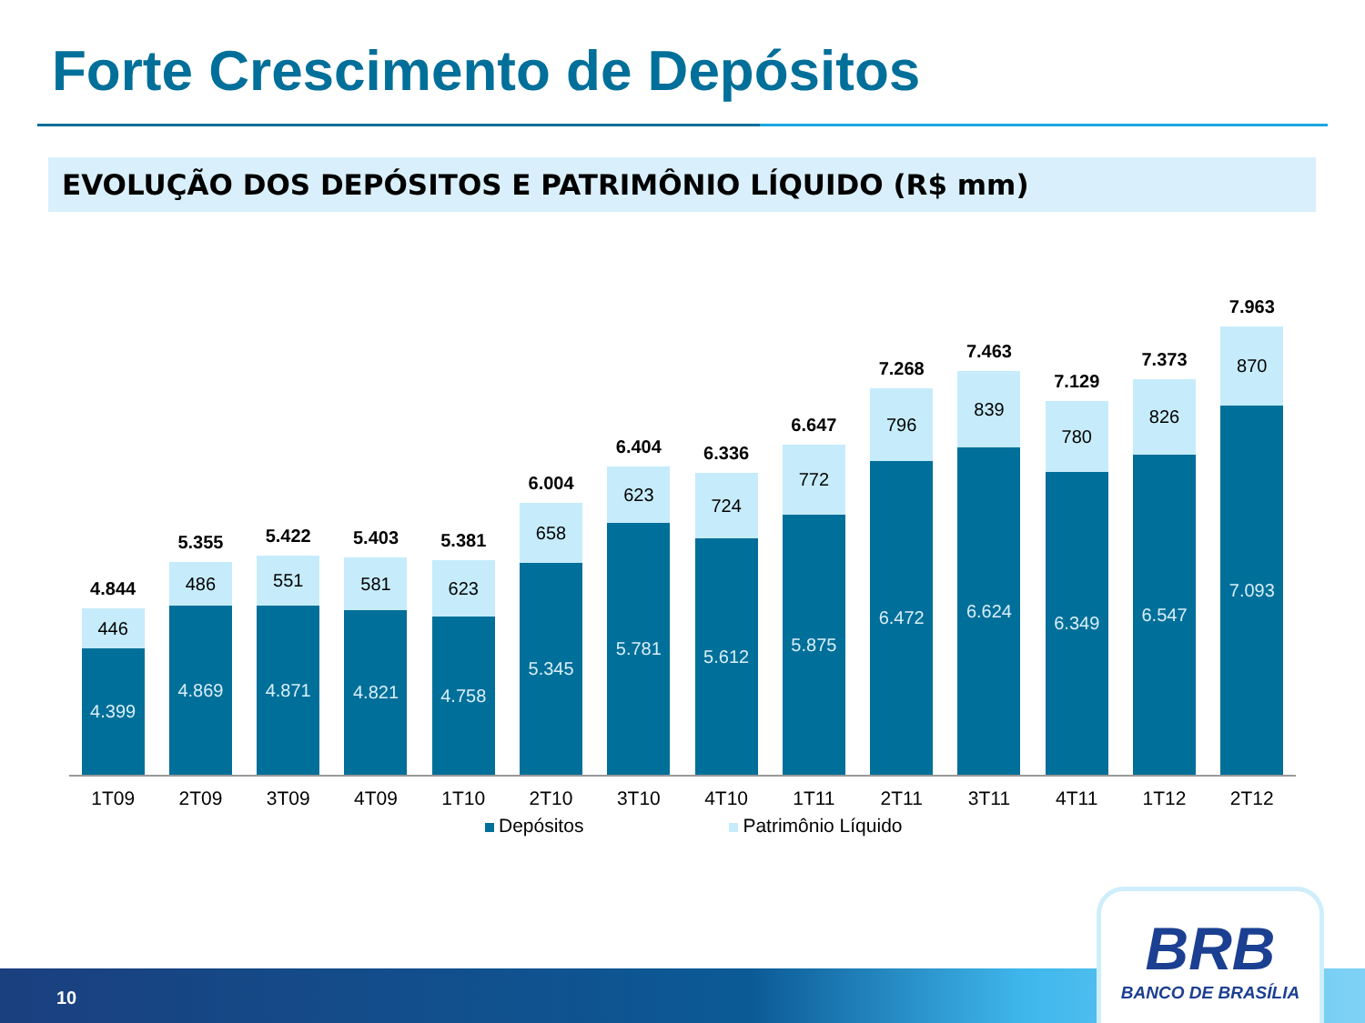Forte Crescimento de Depósitos
EVOLUÇÃO DOS DEPÓSITOS E PATRIMÔNIO LÍQUIDO (R$ mm)
4.844
446
4.399
5.355
486
4.869
5.422
551
4.871
5.403
581
4.821
5.381
623
4.758
6.004
658
5.345
6.404
623
5.781
6.336
724
5.612
6.647
772
5.875
7.268
796
6.472
7.463
839
6.624
7.129
780
6.349
7.373
826
6.547
7.963
870
7.093
1T09 2T09 3T09 4T09 1T10 2T10 3T10 4T10 1T11 2T11 3T11 4T11 1T12 2T12
Depósitos Patrimônio Líquido
10
BRB
BANCO DE BRASÍLIA